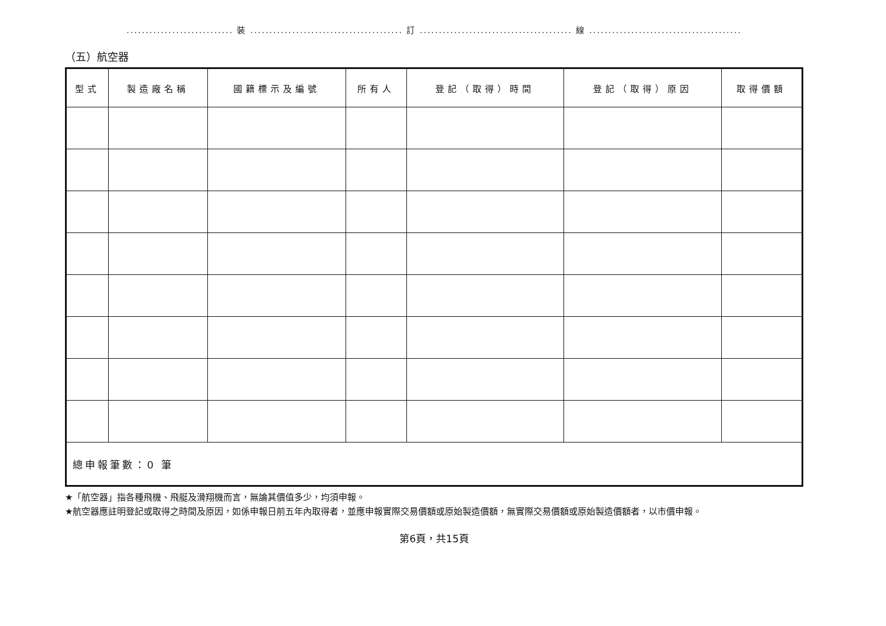............................ 裝 ........................................ 訂 ........................................ 線 ........................................
（五）航空器
| 型式 | 製造廠名稱 | 國籍標示及編號 | 所有人 | 登記（取得）時間 | 登記（取得）原因 | 取得價額 |
| --- | --- | --- | --- | --- | --- | --- |
| 總申報筆數：0 筆 | | | | | | |
★「航空器」指各種飛機、飛艇及滑翔機而言，無論其價值多少，均須申報。
★航空器應註明登記或取得之時間及原因，如係申報日前五年內取得者，並應申報實際交易價額或原始製造價額，無實際交易價額或原始製造價額者，以市價申報。
第6頁，共15頁